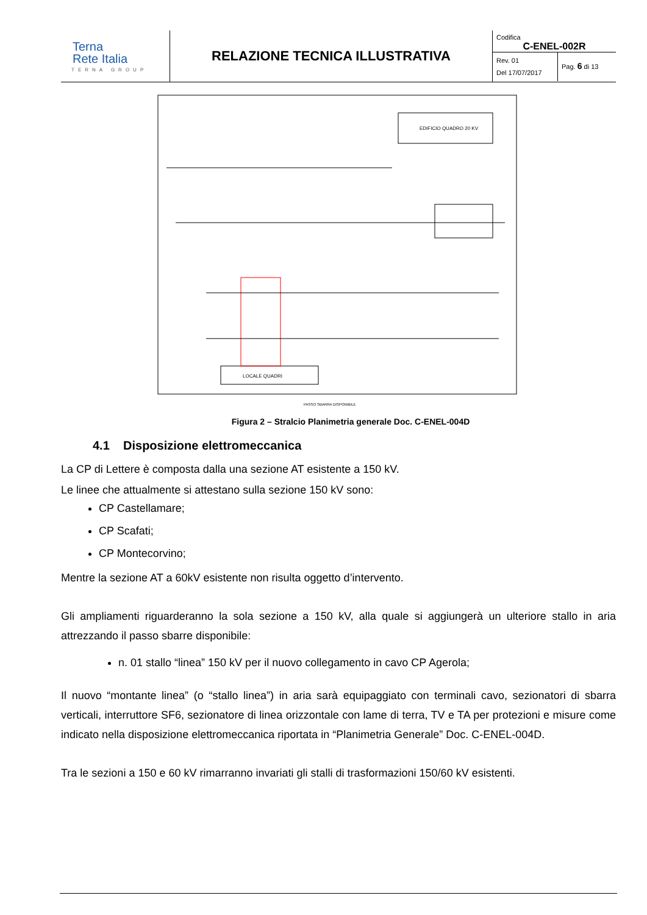| Terna Rete Italia TERNA GROUP | RELAZIONE TECNICA ILLUSTRATIVA | Codifica C-ENEL-002R Rev. 01 Del 17/07/2017 Pag. 6 di 13 |
EDIFICIO QUADRO 20 KV
LOCALE QUADRI
PASSO SBARRA DISPONIBILE
Figura 2 – Stralcio Planimetria generale Doc. C-ENEL-004D
4.1 Disposizione elettromeccanica
La CP di Lettere è composta dalla una sezione AT esistente a 150 kV.
Le linee che attualmente si attestano sulla sezione 150 kV sono:
CP Castellamare;
CP Scafati;
CP Montecorvino;
Mentre la sezione AT a 60kV esistente non risulta oggetto d’intervento.
Gli ampliamenti riguarderanno la sola sezione a 150 kV, alla quale si aggiungerà un ulteriore stallo in aria attrezzando il passo sbarre disponibile:
n. 01 stallo “linea” 150 kV per il nuovo collegamento in cavo CP Agerola;
Il nuovo “montante linea” (o “stallo linea”) in aria sarà equipaggiato con terminali cavo, sezionatori di sbarra verticali, interruttore SF6, sezionatore di linea orizzontale con lame di terra, TV e TA per protezioni e misure come indicato nella disposizione elettromeccanica riportata in “Planimetria Generale” Doc. C-ENEL-004D.
Tra le sezioni a 150 e 60 kV rimarranno invariati gli stalli di trasformazioni 150/60 kV esistenti.